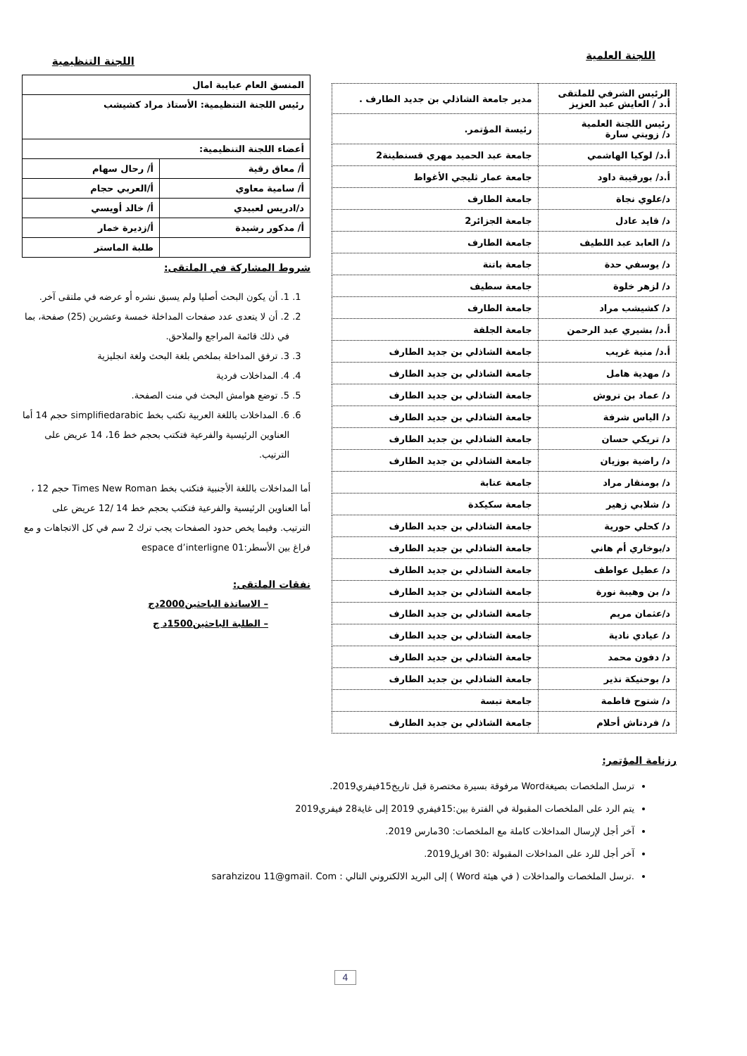اللجنة العلمية
| الرئيس الشرفي للملتقى أ.د / العايش عبد العزيز | مدير جامعة الشاذلي بن جديد الطارف . |
| رئيس اللجنة العلمية د/ زويتي سارة | رئيسة المؤتمر. |
| أ.د/ لوكيا الهاشمي | جامعة عبد الحميد مهري قسنطينة2 |
| أ.د/ بورقيبة داود | جامعة عمار ثليجي الأغواط |
| د/علوي نجاة | جامعة الطارف |
| د/ قايد عادل | جامعة الجزائر2 |
| د/ العابد عبد اللطيف | جامعة الطارف |
| د/ يوسفي حدة | جامعة باتنة |
| د/ لزهر خلوة | جامعة سطيف |
| د/ كشيشب مراد | جامعة الطارف |
| أ.د/ بشيري عبد الرحمن | جامعة الجلفة |
| أ.د/ منية غريب | جامعة الشاذلي بن جديد الطارف |
| د/ مهدية هامل | جامعة الشاذلي بن جديد الطارف |
| د/ عماد بن تروش | جامعة الشاذلي بن جديد الطارف |
| د/ الياس شرفة | جامعة الشاذلي بن جديد الطارف |
| د/ تريكي حسان | جامعة الشاذلي بن جديد الطارف |
| د/ راضية بوزيان | جامعة الشاذلي بن جديد الطارف |
| د/ بومنقار مراد | جامعة عنابة |
| د/ شلابي زهير | جامعة سكيكدة |
| د/ كحلي حورية | جامعة الشاذلي بن جديد الطارف |
| د/بوخاري أم هاني | جامعة الشاذلي بن جديد الطارف |
| د/ عطيل عواطف | جامعة الشاذلي بن جديد الطارف |
| د/ بن وهيبة نورة | جامعة الشاذلي بن جديد الطارف |
| د/عثمان مريم | جامعة الشاذلي بن جديد الطارف |
| د/ عيادي نادية | جامعة الشاذلي بن جديد الطارف |
| د/ دفون محمد | جامعة الشاذلي بن جديد الطارف |
| د/ بوحنيكة نذير | جامعة الشاذلي بن جديد الطارف |
| د/ شتوح فاطمة | جامعة تبسة |
| د/ فردناش أحلام | جامعة الشاذلي بن جديد الطارف |
اللجنة التنظيمية
| المنسق العام عبايبة امال | |
| رئيس اللجنة التنظيمية: الأستاذ مراد كشيشب | |
| أعضاء اللجنة التنظيمية: | |
| أ/ معاق رقية | أ/ رحال سهام |
| أ/ سامية معاوي | أ/العربي حجام |
| د/ادريس لعبيدي | أ/ خالد أويسي |
| أ/ مدكور رشيدة | أ/زديرة خمار |
| | طلبة الماستر |
شروط المشاركة في الملتقى:
1. 1. أن يكون البحث أصليا ولم يسبق نشره أو عرضه في ملتقى آخر.
2. 2. أن لا يتعدى عدد صفحات المداخلة خمسة وعشرين (25) صفحة، بما في ذلك قائمة المراجع والملاحق.
3. 3. ترفق المداخلة بملخص بلغة البحث ولغة انجليزية
4. 4. المداخلات فردية
5. 5. توضع هوامش البحث في منت الصفحة.
6. 6. المداخلات باللغة العربية تكتب بخط simplifiedarabic حجم 14 أما العناوين الرئيسية والفرعية فتكتب بحجم خط 16، 14 عريض على الترتيب.
أما المداخلات باللغة الأجنبية فتكتب بخط Times New Roman حجم 12 ، أما العناوين الرئيسية والفرعية فتكتب بحجم خط 14 /12 عريض على الترتيب. وفيما يخص حدود الصفحات يجب ترك 2 سم في كل الاتجاهات و مع فراغ بين الأسطر:01 espace d’interligne
نفقات الملتقى:
– الاساتذة الباحثين2000دج
– الطلبة الباحثين1500د ج
رزنامة المؤتمر:
ترسل الملخصات بصيغةWord مرفوقة بسيرة مختصرة قبل تاريخ15فيفري2019.
يتم الرد على الملخصات المقبولة في الفترة بين:15فيفري 2019 إلى غاية28 فيفري2019
آخر أجل لإرسال المداخلات كاملة مع الملخصات: 30مارس 2019.
آخر أجل للرد على المداخلات المقبولة :30 افريل2019.
.ترسل الملخصات والمداخلات ( في هيئة Word ) إلى البريد الالكتروني التالي : sarahzizou 11@gmail. Com
4